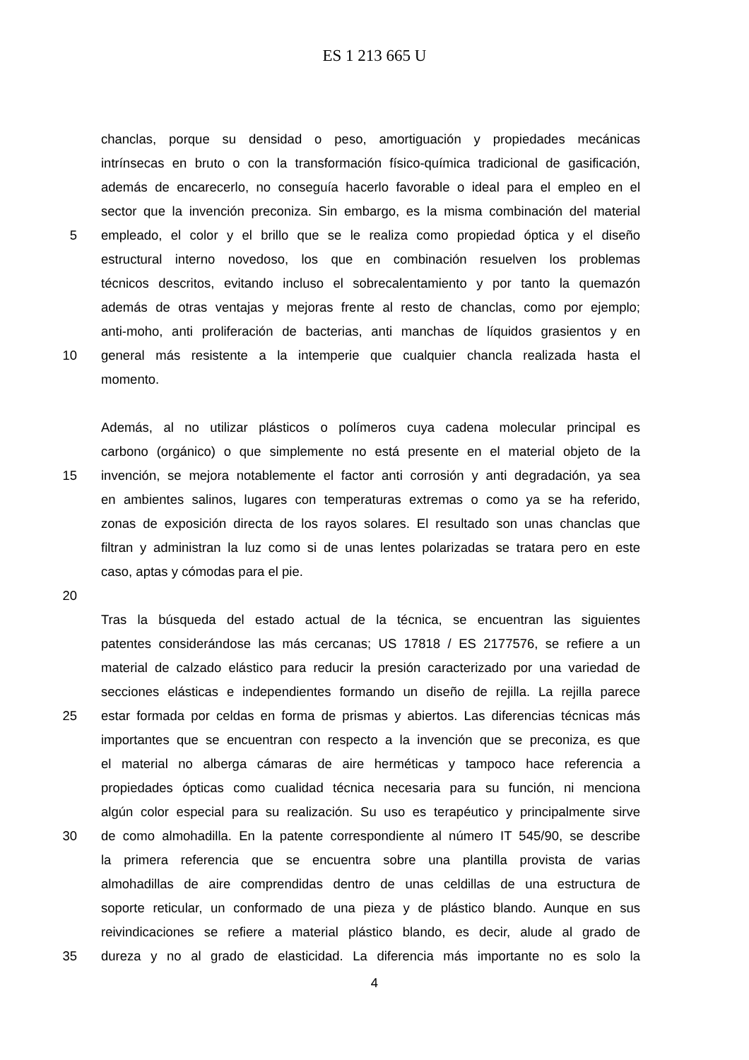ES 1 213 665 U
chanclas, porque su densidad o peso, amortiguación y propiedades mecánicas
intrínsecas en bruto o con la transformación físico-química tradicional de gasificación,
además de encarecerlo, no conseguía hacerlo favorable o ideal para el empleo en el
sector que la invención preconiza. Sin embargo, es la misma combinación del material
5 empleado, el color y el brillo que se le realiza como propiedad óptica y el diseño
estructural interno novedoso, los que en combinación resuelven los problemas
técnicos descritos, evitando incluso el sobrecalentamiento y por tanto la quemazón
además de otras ventajas y mejoras frente al resto de chanclas, como por ejemplo;
anti-moho, anti proliferación de bacterias, anti manchas de líquidos grasientos y en
10 general más resistente a la intemperie que cualquier chancla realizada hasta el
momento.
Además, al no utilizar plásticos o polímeros cuya cadena molecular principal es
carbono (orgánico) o que simplemente no está presente en el material objeto de la
15 invención, se mejora notablemente el factor anti corrosión y anti degradación, ya sea
en ambientes salinos, lugares con temperaturas extremas o como ya se ha referido,
zonas de exposición directa de los rayos solares. El resultado son unas chanclas que
filtran y administran la luz como si de unas lentes polarizadas se tratara pero en este
caso, aptas y cómodas para el pie.
20
Tras la búsqueda del estado actual de la técnica, se encuentran las siguientes
patentes considerándose las más cercanas; US 17818 / ES 2177576, se refiere a un
material de calzado elástico para reducir la presión caracterizado por una variedad de
secciones elásticas e independientes formando un diseño de rejilla. La rejilla parece
25 estar formada por celdas en forma de prismas y abiertos. Las diferencias técnicas más
importantes que se encuentran con respecto a la invención que se preconiza, es que
el material no alberga cámaras de aire herméticas y tampoco hace referencia a
propiedades ópticas como cualidad técnica necesaria para su función, ni menciona
algún color especial para su realización. Su uso es terapéutico y principalmente sirve
30 de como almohadilla. En la patente correspondiente al número IT 545/90, se describe
la primera referencia que se encuentra sobre una plantilla provista de varias
almohadillas de aire comprendidas dentro de unas celdillas de una estructura de
soporte reticular, un conformado de una pieza y de plástico blando. Aunque en sus
reivindicaciones se refiere a material plástico blando, es decir, alude al grado de
35 dureza y no al grado de elasticidad. La diferencia más importante no es solo la
4